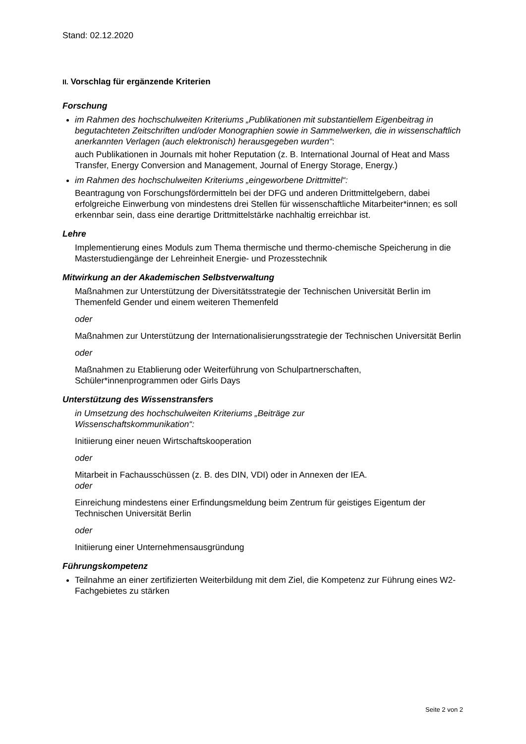Stand: 02.12.2020
II. Vorschlag für ergänzende Kriterien
Forschung
im Rahmen des hochschulweiten Kriteriums „Publikationen mit substantiellem Eigenbeitrag in begutachteten Zeitschriften und/oder Monographien sowie in Sammelwerken, die in wissenschaftlich anerkannten Verlagen (auch elektronisch) herausgegeben wurden“:
auch Publikationen in Journals mit hoher Reputation (z. B. International Journal of Heat and Mass Transfer, Energy Conversion and Management, Journal of Energy Storage, Energy.)
im Rahmen des hochschulweiten Kriteriums „eingeworbene Drittmittel“:
Beantragung von Forschungsfördermitteln bei der DFG und anderen Drittmittelgebern, dabei erfolgreiche Einwerbung von mindestens drei Stellen für wissenschaftliche Mitarbeiter*innen; es soll erkennbar sein, dass eine derartige Drittmittelstärke nachhaltig erreichbar ist.
Lehre
Implementierung eines Moduls zum Thema thermische und thermo-chemische Speicherung in die Masterstudiengänge der Lehreinheit Energie- und Prozesstechnik
Mitwirkung an der Akademischen Selbstverwaltung
Maßnahmen zur Unterstützung der Diversitätsstrategie der Technischen Universität Berlin im Themenfeld Gender und einem weiteren Themenfeld
oder
Maßnahmen zur Unterstützung der Internationalisierungsstrategie der Technischen Universität Berlin
oder
Maßnahmen zu Etablierung oder Weiterführung von Schulpartnerschaften, Schüler*innenprogrammen oder Girls Days
Unterstützung des Wissenstransfers
in Umsetzung des hochschulweiten Kriteriums „Beiträge zur
Wissenschaftskommunikation“:
Initiierung einer neuen Wirtschaftskooperation
oder
Mitarbeit in Fachausschüssen (z. B. des DIN, VDI) oder in Annexen der IEA.
oder
Einreichung mindestens einer Erfindungsmeldung beim Zentrum für geistiges Eigentum der Technischen Universität Berlin
oder
Initiierung einer Unternehmensausgründung
Führungskompetenz
Teilnahme an einer zertifizierten Weiterbildung mit dem Ziel, die Kompetenz zur Führung eines W2-Fachgebietes zu stärken
Seite 2 von 2